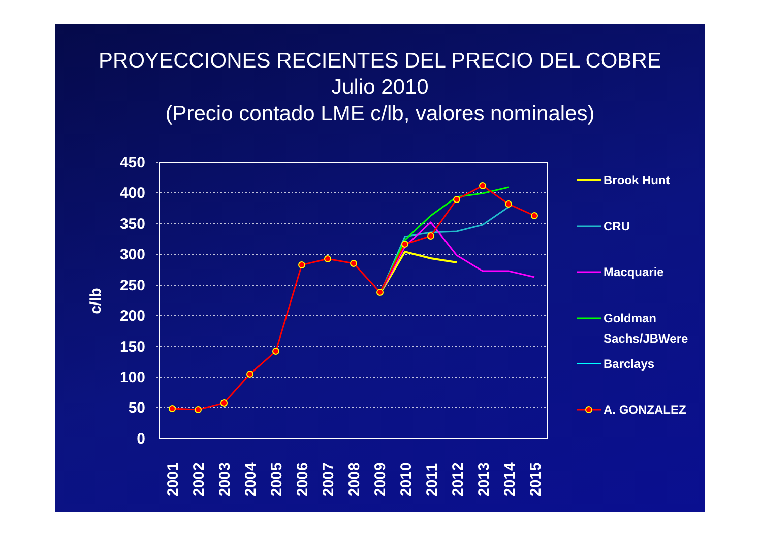PROYECCIONES RECIENTES DEL PRECIO DEL COBRE
Julio 2010
(Precio contado LME c/lb, valores nominales)
450
400
350
300
250
200
150
100
50
0
c/lb
2001
2002
2003
2004
2005
2006
2007
2008
2009
2010
2011
2012
2013
2014
2015
Brook Hunt
CRU
Macquarie
Goldman
Sachs/JBWere
Barclays
A. GONZALEZ